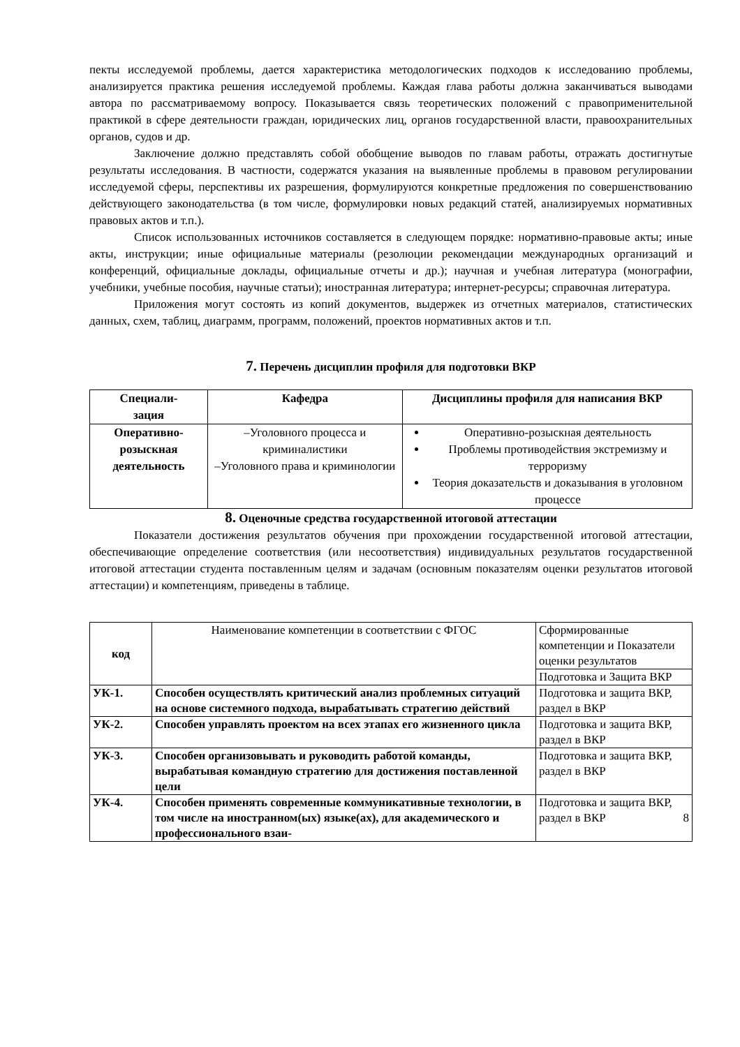пекты исследуемой проблемы, дается характеристика методологических подходов к исследованию проблемы, анализируется практика решения исследуемой проблемы. Каждая глава работы должна заканчиваться выводами автора по рассматриваемому вопросу. Показывается связь теоретических положений с правоприменительной практикой в сфере деятельности граждан, юридических лиц, органов государственной власти, правоохранительных органов, судов и др.
Заключение должно представлять собой обобщение выводов по главам работы, отражать достигнутые результаты исследования. В частности, содержатся указания на выявленные проблемы в правовом регулировании исследуемой сферы, перспективы их разрешения, формулируются конкретные предложения по совершенствованию действующего законодательства (в том числе, формулировки новых редакций статей, анализируемых нормативных правовых актов и т.п.).
Список использованных источников составляется в следующем порядке: нормативно-правовые акты; иные акты, инструкции; иные официальные материалы (резолюции рекомендации международных организаций и конференций, официальные доклады, официальные отчеты и др.); научная и учебная литература (монографии, учебники, учебные пособия, научные статьи); иностранная литература; интернет-ресурсы; справочная литература.
Приложения могут состоять из копий документов, выдержек из отчетных материалов, статистических данных, схем, таблиц, диаграмм, программ, положений, проектов нормативных актов и т.п.
7. Перечень дисциплин профиля для подготовки ВКР
| Специали- зация | Кафедра | Дисциплины профиля для написания ВКР |
| --- | --- | --- |
| Оперативно-розыскная деятельность | –Уголовного процесса и криминалистики –Уголовного права и криминологии | Оперативно-розыскная деятельность Проблемы противодействия экстремизму и терроризму Теория доказательств и доказывания в уголовном процессе |
8. Оценочные средства государственной итоговой аттестации
Показатели достижения результатов обучения при прохождении государственной итоговой аттестации, обеспечивающие определение соответствия (или несоответствия) индивидуальных результатов государственной итоговой аттестации студента поставленным целям и задачам (основным показателям оценки результатов итоговой аттестации) и компетенциям, приведены в таблице.
| код | Наименование компетенции в соответствии с ФГОС | Сформированные компетенции и Показатели оценки результатов |
| | | Подготовка и Защита ВКР |
| УК-1. | Способен осуществлять критический анализ проблемных ситуаций на основе системного подхода, вырабатывать стратегию действий | Подготовка и защита ВКР, раздел в ВКР |
| УК-2. | Способен управлять проектом на всех этапах его жизненного цикла | Подготовка и защита ВКР, раздел в ВКР |
| УК-3. | Способен организовывать и руководить работой команды, вырабатывая командную стратегию для достижения поставленной цели | Подготовка и защита ВКР, раздел в ВКР |
| УК-4. | Способен применять современные коммуникативные технологии, в том числе на иностранном(ых) языке(ах), для академического и профессионального взаи- | Подготовка и защита ВКР, раздел в ВКР 8 |